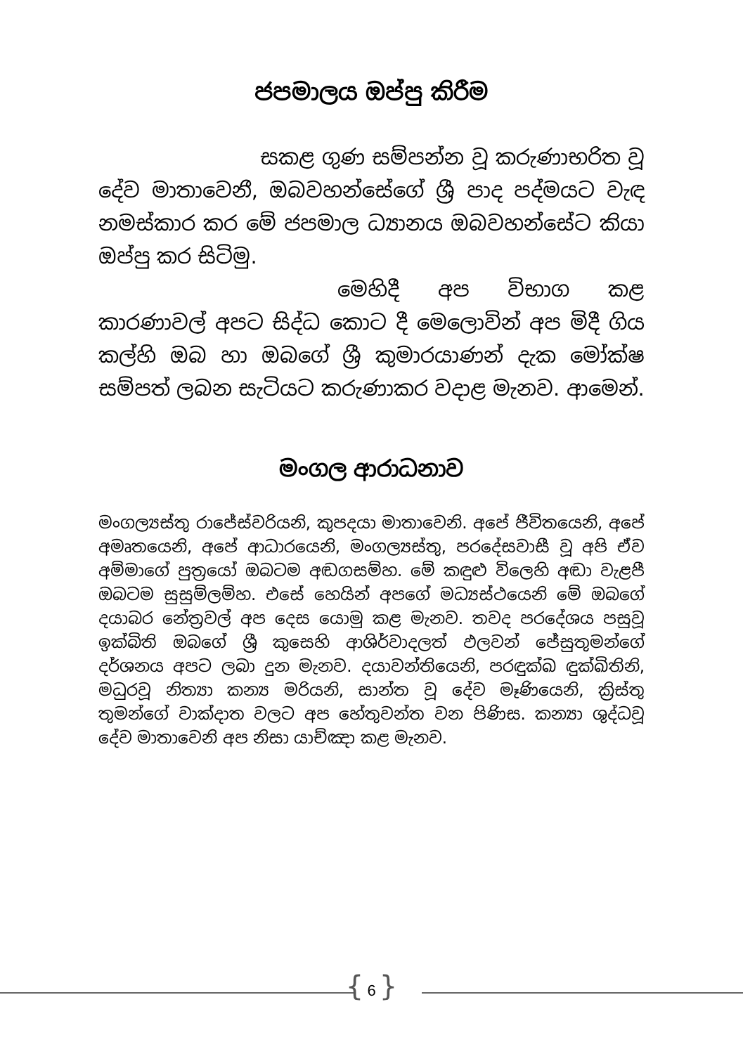ජපමාලය ඔප්පු කිරීම
සකළ ගුණ සම්පන්න වූ කරුණාභරිත වූ දේව මාතාවෙනී, ඔබවහන්සේගේ ශ්‍රී පාද පද්මයට වැඳ නමස්කාර කර මේ ජපමාල ධ්‍යානය ඔබවහන්සේට කියා ඔප්පු කර සිටිමු.
මෙහිදී අප විභාග කළ කාරණාවල් අපට සිද්ධ කොට දී මෙලොවින් අප මිදී ගිය කල්හි ඔබ හා ඔබගේ ශ්‍රී කුමාරයාණන් දැක මෝක්ෂ සම්පත් ලබන සැටියට කරුණාකර වදාළ මැනව. ආමෙන්.
මංගල ආරාධනාව
මංගල්‍යස්තු රාජේස්වරියනි, කුපදයා මාතාවෙනි. අපේ ජීවිතයෙනි, අපේ අමෘතයෙනි, අපේ ආධාරයෙනි, මංගල්‍යස්තු, පරදේසවාසී වූ අපි ඒව අම්මාගේ පුත්‍රයෝ ඔබටම අඬගසම්හ. මේ කඳුළු විලෙහි අඬා වැළපී ඔබටම සුසුම්ලම්හ. එසේ හෙයින් අපගේ මධ්‍යස්ථයෙනි මේ ඔබගේ දයාබර නේත්‍රවල් අප දෙස යොමු කළ මැනව. තවද පරදේශය පසුවූ ඉක්බිති ඔබගේ ශ්‍රී කුසෙහි ආශිර්වාදලත් ඵලවන් ජේසුතුමන්ගේ දර්ශනය අපට ලබා දුන මැනව. දයාවන්තියෙනි, පරඳුක්ඛ ඳුක්ඛිතිනි, මධුරවූ නිත්‍යා කන්‍ය මරියනි, සාන්ත වූ දේව මෑණියෙනි, ක්‍රිස්තු තුමන්ගේ වාක්දාත වලට අප හේතුවන්ත වන පිණිස. කන්‍යා ශුද්ධවූ දේව මාතාවෙනි අප නිසා යාච්ඤා කළ මැනව.
{ 6 }